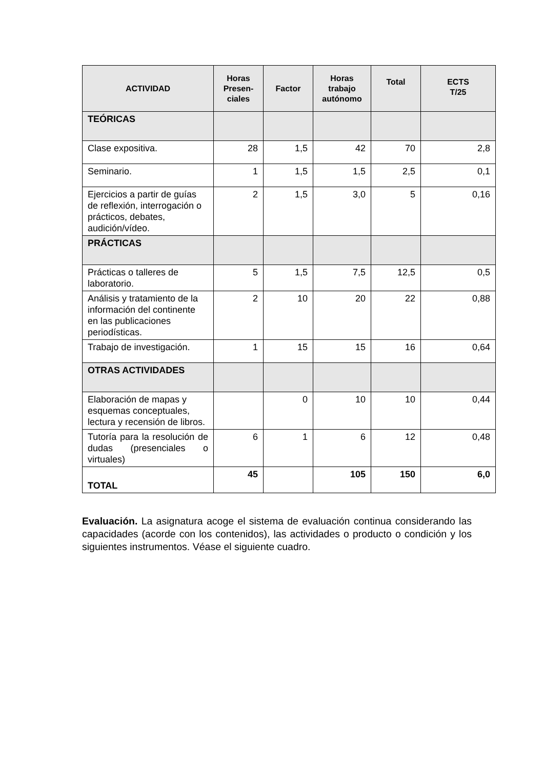| ACTIVIDAD | Horas Presen-ciales | Factor | Horas trabajo autónomo | Total | ECTS T/25 |
| --- | --- | --- | --- | --- | --- |
| TEÓRICAS | | | | | |
| Clase expositiva. | 28 | 1,5 | 42 | 70 | 2,8 |
| Seminario. | 1 | 1,5 | 1,5 | 2,5 | 0,1 |
| Ejercicios a partir de guías de reflexión, interrogación o prácticos, debates, audición/vídeo. | 2 | 1,5 | 3,0 | 5 | 0,16 |
| PRÁCTICAS | | | | | |
| Prácticas o talleres de laboratorio. | 5 | 1,5 | 7,5 | 12,5 | 0,5 |
| Análisis y tratamiento de la información del continente en las publicaciones periodísticas. | 2 | 10 | 20 | 22 | 0,88 |
| Trabajo de investigación. | 1 | 15 | 15 | 16 | 0,64 |
| OTRAS ACTIVIDADES | | | | | |
| Elaboración de mapas y esquemas conceptuales, lectura y recensión de libros. | | 0 | 10 | 10 | 0,44 |
| Tutoría para la resolución de dudas (presenciales o virtuales) | 6 | 1 | 6 | 12 | 0,48 |
| TOTAL | 45 | | 105 | 150 | 6,0 |
Evaluación. La asignatura acoge el sistema de evaluación continua considerando las capacidades (acorde con los contenidos), las actividades o producto o condición y los siguientes instrumentos. Véase el siguiente cuadro.